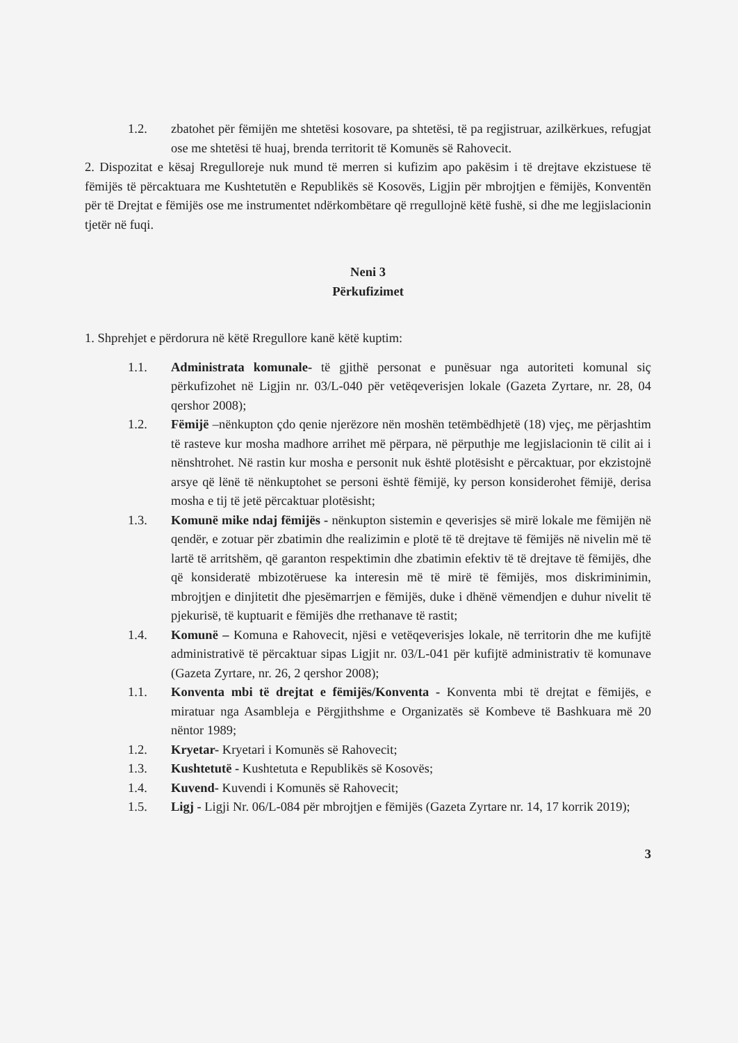1.2. zbatohet për fëmijën me shtetësi kosovare, pa shtetësi, të pa regjistruar, azilkërkues, refugjat ose me shtetësi të huaj, brenda territorit të Komunës së Rahovecit.
2. Dispozitat e kësaj Rregulloreje nuk mund të merren si kufizim apo pakësim i të drejtave ekzistuese të fëmijës të përcaktuara me Kushtetutën e Republikës së Kosovës, Ligjin për mbrojtjen e fëmijës, Konventën për të Drejtat e fëmijës ose me instrumentet ndërkombëtare që rregullojnë këtë fushë, si dhe me legjislacionin tjetër në fuqi.
Neni 3
Përkufizimet
1. Shprehjet e përdorura në këtë Rregullore kanë këtë kuptim:
1.1. Administrata komunale- të gjithë personat e punësuar nga autoriteti komunal siç përkufizohet në Ligjin nr. 03/L-040 për vetëqeverisjen lokale (Gazeta Zyrtare, nr. 28, 04 qershor 2008);
1.2. Fëmijë –nënkupton çdo qenie njerëzore nën moshën tetëmbëdhjetë (18) vjeç, me përjashtim të rasteve kur mosha madhore arrihet më përpara, në përputhje me legjislacionin të cilit ai i nënshtrohet. Në rastin kur mosha e personit nuk është plotësisht e përcaktuar, por ekzistojnë arsye që lënë të nënkuptohet se personi është fëmijë, ky person konsiderohet fëmijë, derisa mosha e tij të jetë përcaktuar plotësisht;
1.3. Komunë mike ndaj fëmijës - nënkupton sistemin e qeverisjes së mirë lokale me fëmijën në qendër, e zotuar për zbatimin dhe realizimin e plotë të të drejtave të fëmijës në nivelin më të lartë të arritshëm, që garanton respektimin dhe zbatimin efektiv të të drejtave të fëmijës, dhe që konsideratë mbizotëruese ka interesin më të mirë të fëmijës, mos diskriminimin, mbrojtjen e dinjitetit dhe pjesëmarrjen e fëmijës, duke i dhënë vëmendjen e duhur nivelit të pjekurisë, të kuptuarit e fëmijës dhe rrethanave të rastit;
1.4. Komunë – Komuna e Rahovecit, njësi e vetëqeverisjes lokale, në territorin dhe me kufijtë administrativë të përcaktuar sipas Ligjit nr. 03/L-041 për kufijtë administrativ të komunave (Gazeta Zyrtare, nr. 26, 2 qershor 2008);
1.1. Konventa mbi të drejtat e fëmijës/Konventa - Konventa mbi të drejtat e fëmijës, e miratuar nga Asambleja e Përgjithshme e Organizatës së Kombeve të Bashkuara më 20 nëntor 1989;
1.2. Kryetar- Kryetari i Komunës së Rahovecit;
1.3. Kushtetutë - Kushtetuta e Republikës së Kosovës;
1.4. Kuvend- Kuvendi i Komunës së Rahovecit;
1.5. Ligj - Ligji Nr. 06/L-084 për mbrojtjen e fëmijës (Gazeta Zyrtare nr. 14, 17 korrik 2019);
3